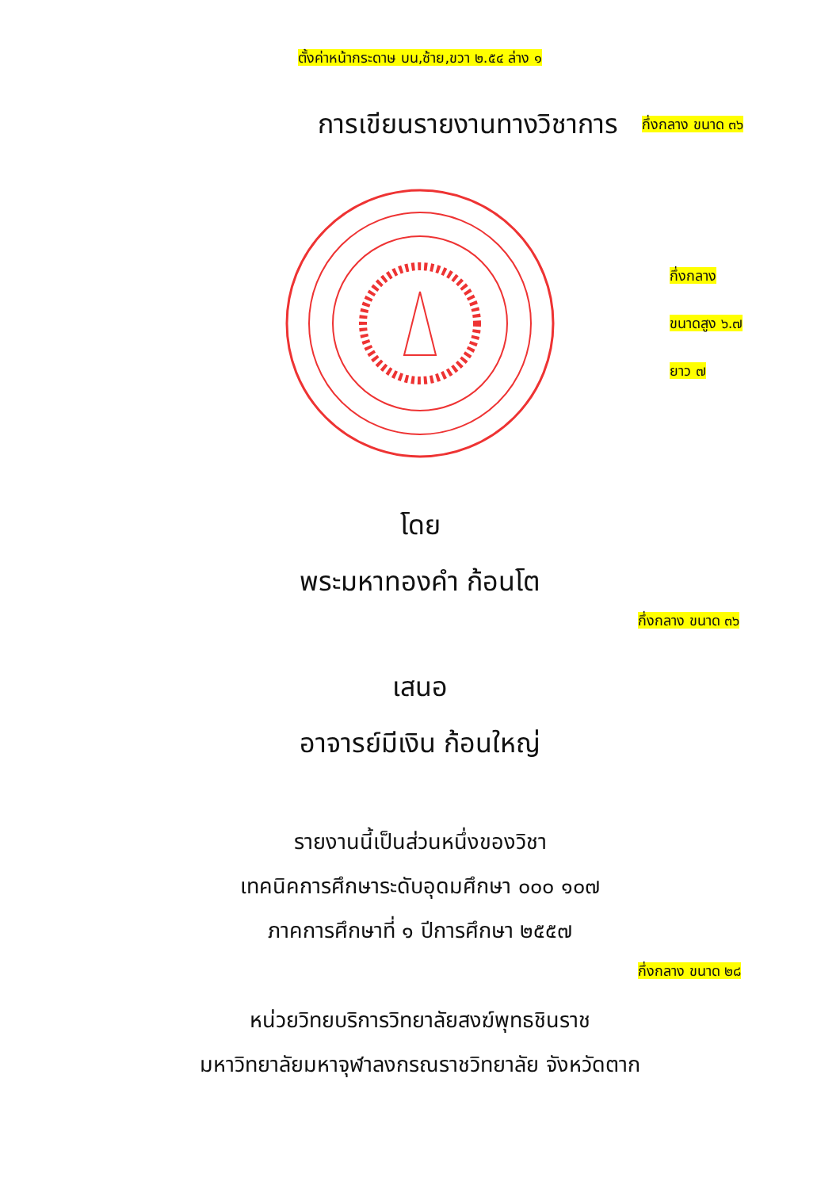ตั้งค่าหน้ากระดาษ บน,ซ้าย,ขวา ๒.๕๔ ล่าง ๑
การเขียนรายงานทางวิชาการ
กึ่งกลาง ขนาด ๓๖
กึ่งกลาง
ขนาดสูง ๖.๗
ยาว ๗
โดย
พระมหาทองคำ ก้อนโต
กึ่งกลาง ขนาด ๓๖
เสนอ
อาจารย์มีเงิน ก้อนใหญ่
รายงานนี้เป็นส่วนหนึ่งของวิชา
เทคนิคการศึกษาระดับอุดมศึกษา ๐๐๐ ๑๐๗
ภาคการศึกษาที่ ๑ ปีการศึกษา ๒๕๕๗
กึ่งกลาง ขนาด ๒๘
หน่วยวิทยบริการวิทยาลัยสงฆ์พุทธชินราช
มหาวิทยาลัยมหาจุฬาลงกรณราชวิทยาลัย จังหวัดตาก